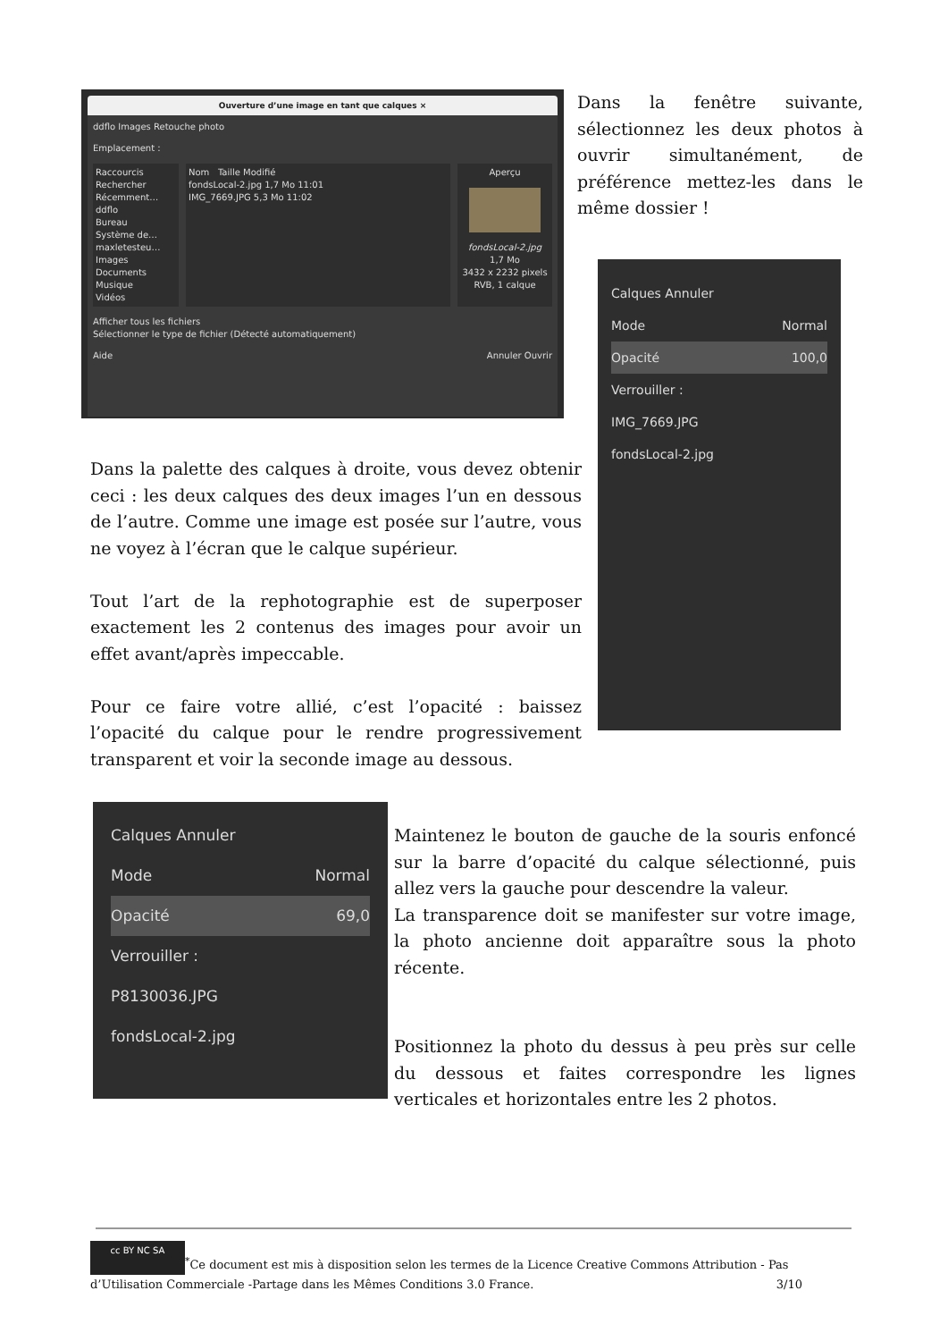Ouverture d’une image en tant que calques ×
ddflo Images Retouche photo
Emplacement :
Raccourcis
Rechercher
Récemment…
ddflo
Bureau
Système de…
maxletesteu…
Images
Documents
Musique
Vidéos
Nom Taille Modifié
fondsLocal-2.jpg 1,7 Mo 11:01
IMG_7669.JPG 5,3 Mo 11:02
Aperçu
fondsLocal-2.jpg
1,7 Mo
3432 x 2232 pixels
RVB, 1 calque
Afficher tous les fichiers
Sélectionner le type de fichier (Détecté automatiquement)
Aide Annuler Ouvrir
Dans la fenêtre suivante, sélectionnez les deux photos à ouvrir simultanément, de préférence mettez-les dans le même dossier !
Calques Annuler
Mode Normal
Opacité 100,0
Verrouiller :
IMG_7669.JPG
fondsLocal-2.jpg
Dans la palette des calques à droite, vous devez obtenir ceci : les deux calques des deux images l’un en dessous de l’autre. Comme une image est posée sur l’autre, vous ne voyez à l’écran que le calque supérieur.
Tout l’art de la rephotographie est de superposer exactement les 2 contenus des images pour avoir un effet avant/après impeccable.
Pour ce faire votre allié, c’est l’opacité : baissez l’opacité du calque pour le rendre progressivement transparent et voir la seconde image au dessous.
Calques Annuler
Mode Normal
Opacité 69,0
Verrouiller :
P8130036.JPG
fondsLocal-2.jpg
Maintenez le bouton de gauche de la souris enfoncé sur la barre d’opacité du calque sélectionné, puis allez vers la gauche pour descendre la valeur.
La transparence doit se manifester sur votre image, la photo ancienne doit apparaître sous la photo récente.
Positionnez la photo du dessus à peu près sur celle du dessous et faites correspondre les lignes verticales et horizontales entre les 2 photos.
cc BY NC SA<sup>*</sup>Ce document est mis à disposition selon les termes de la Licence Creative Commons Attribution - Pas d’Utilisation Commerciale -Partage dans les Mêmes Conditions 3.0 France. 3/10